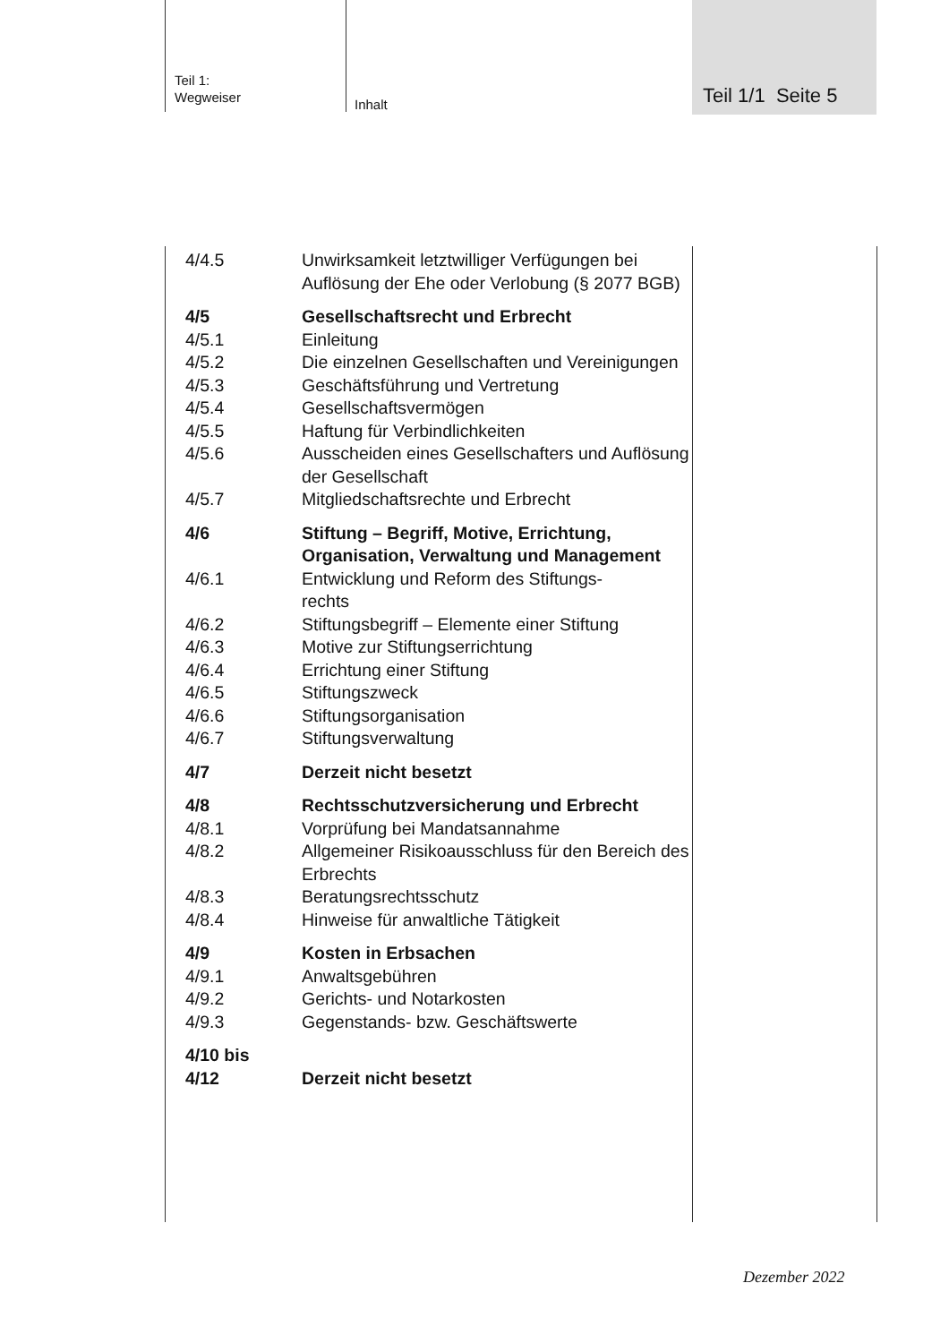Teil 1:
Wegweiser
Inhalt
Teil 1/1 Seite 5
4/4.5 Unwirksamkeit letztwilliger Verfügungen bei Auflösung der Ehe oder Verlobung (§ 2077 BGB)
4/5 Gesellschaftsrecht und Erbrecht
4/5.1 Einleitung
4/5.2 Die einzelnen Gesellschaften und Vereinigungen
4/5.3 Geschäftsführung und Vertretung
4/5.4 Gesellschaftsvermögen
4/5.5 Haftung für Verbindlichkeiten
4/5.6 Ausscheiden eines Gesellschafters und Auflösung der Gesellschaft
4/5.7 Mitgliedschaftsrechte und Erbrecht
4/6 Stiftung – Begriff, Motive, Errichtung, Organisation, Verwaltung und Management
4/6.1 Entwicklung und Reform des Stiftungs-
rechts
4/6.2 Stiftungsbegriff – Elemente einer Stiftung
4/6.3 Motive zur Stiftungserrichtung
4/6.4 Errichtung einer Stiftung
4/6.5 Stiftungszweck
4/6.6 Stiftungsorganisation
4/6.7 Stiftungsverwaltung
4/7 Derzeit nicht besetzt
4/8 Rechtsschutzversicherung und Erbrecht
4/8.1 Vorprüfung bei Mandatsannahme
4/8.2 Allgemeiner Risikoausschluss für den Bereich des Erbrechts
4/8.3 Beratungsrechtsschutz
4/8.4 Hinweise für anwaltliche Tätigkeit
4/9 Kosten in Erbsachen
4/9.1 Anwaltsgebühren
4/9.2 Gerichts- und Notarkosten
4/9.3 Gegenstands- bzw. Geschäftswerte
4/10 bis
4/12
Derzeit nicht besetzt
Dezember 2022